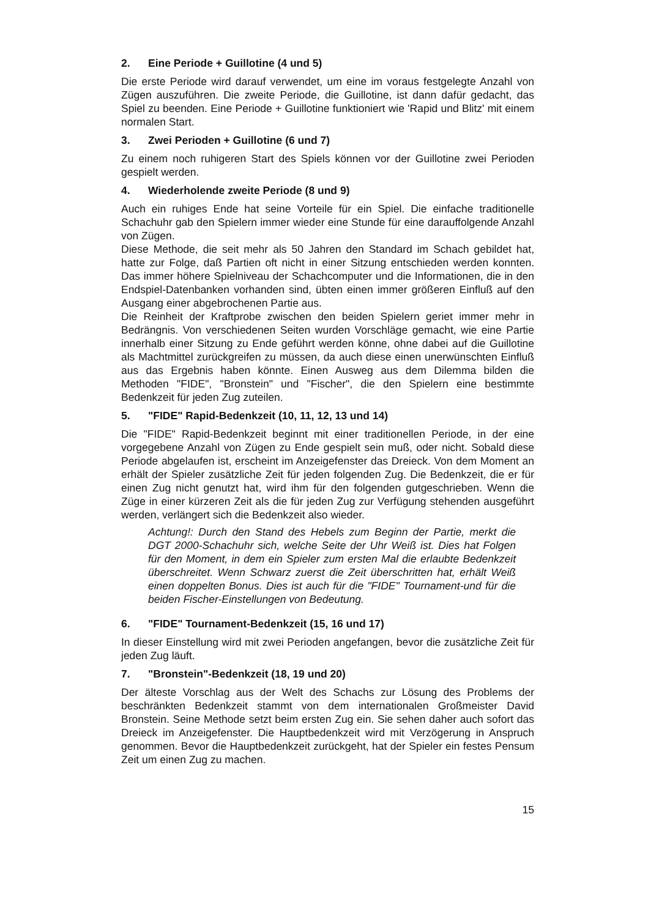2. Eine Periode + Guillotine (4 und 5)
Die erste Periode wird darauf verwendet, um eine im voraus festgelegte Anzahl von Zügen auszuführen. Die zweite Periode, die Guillotine, ist dann dafür gedacht, das Spiel zu beenden. Eine Periode + Guillotine funktioniert wie 'Rapid und Blitz' mit einem normalen Start.
3. Zwei Perioden + Guillotine (6 und 7)
Zu einem noch ruhigeren Start des Spiels können vor der Guillotine zwei Perioden gespielt werden.
4. Wiederholende zweite Periode (8 und 9)
Auch ein ruhiges Ende hat seine Vorteile für ein Spiel. Die einfache traditionelle Schachuhr gab den Spielern immer wieder eine Stunde für eine darauffolgende Anzahl von Zügen.
Diese Methode, die seit mehr als 50 Jahren den Standard im Schach gebildet hat, hatte zur Folge, daß Partien oft nicht in einer Sitzung entschieden werden konnten. Das immer höhere Spielniveau der Schachcomputer und die Informationen, die in den Endspiel-Datenbanken vorhanden sind, übten einen immer größeren Einfluß auf den Ausgang einer abgebrochenen Partie aus.
Die Reinheit der Kraftprobe zwischen den beiden Spielern geriet immer mehr in Bedrängnis. Von verschiedenen Seiten wurden Vorschläge gemacht, wie eine Partie innerhalb einer Sitzung zu Ende geführt werden könne, ohne dabei auf die Guillotine als Machtmittel zurückgreifen zu müssen, da auch diese einen unerwünschten Einfluß aus das Ergebnis haben könnte. Einen Ausweg aus dem Dilemma bilden die Methoden "FIDE", "Bronstein" und "Fischer", die den Spielern eine bestimmte Bedenkzeit für jeden Zug zuteilen.
5. "FIDE" Rapid-Bedenkzeit (10, 11, 12, 13 und 14)
Die "FIDE" Rapid-Bedenkzeit beginnt mit einer traditionellen Periode, in der eine vorgegebene Anzahl von Zügen zu Ende gespielt sein muß, oder nicht. Sobald diese Periode abgelaufen ist, erscheint im Anzeigefenster das Dreieck. Von dem Moment an erhält der Spieler zusätzliche Zeit für jeden folgenden Zug. Die Bedenkzeit, die er für einen Zug nicht genutzt hat, wird ihm für den folgenden gutgeschrieben. Wenn die Züge in einer kürzeren Zeit als die für jeden Zug zur Verfügung stehenden ausgeführt werden, verlängert sich die Bedenkzeit also wieder.
Achtung!: Durch den Stand des Hebels zum Beginn der Partie, merkt die DGT 2000-Schachuhr sich, welche Seite der Uhr Weiß ist. Dies hat Folgen für den Moment, in dem ein Spieler zum ersten Mal die erlaubte Bedenkzeit überschreitet. Wenn Schwarz zuerst die Zeit überschritten hat, erhält Weiß einen doppelten Bonus. Dies ist auch für die "FIDE" Tournament-und für die beiden Fischer-Einstellungen von Bedeutung.
6. "FIDE" Tournament-Bedenkzeit (15, 16 und 17)
In dieser Einstellung wird mit zwei Perioden angefangen, bevor die zusätzliche Zeit für jeden Zug läuft.
7. "Bronstein"-Bedenkzeit (18, 19 und 20)
Der älteste Vorschlag aus der Welt des Schachs zur Lösung des Problems der beschränkten Bedenkzeit stammt von dem internationalen Großmeister David Bronstein. Seine Methode setzt beim ersten Zug ein. Sie sehen daher auch sofort das Dreieck im Anzeigefenster. Die Hauptbedenkzeit wird mit Verzögerung in Anspruch genommen. Bevor die Hauptbedenkzeit zurückgeht, hat der Spieler ein festes Pensum Zeit um einen Zug zu machen.
15